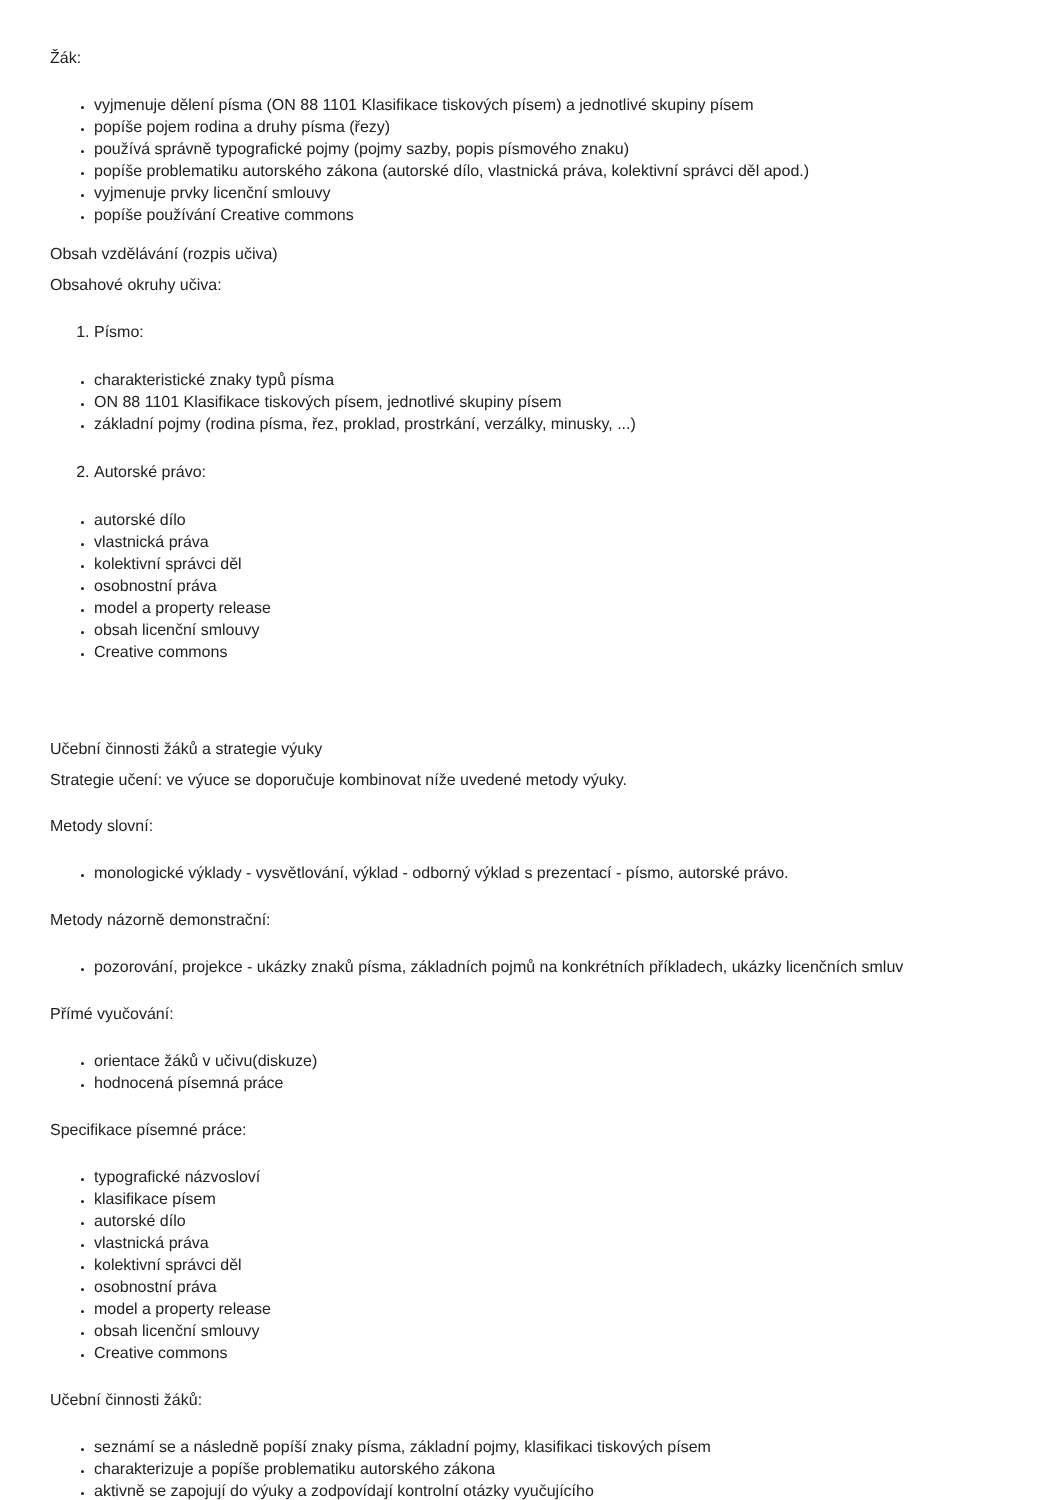Žák:
vyjmenuje dělení písma (ON 88 1101 Klasifikace tiskových písem) a jednotlivé skupiny písem
popíše pojem rodina a druhy písma (řezy)
používá správně typografické pojmy (pojmy sazby, popis písmového znaku)
popíše problematiku autorského zákona (autorské dílo, vlastnická práva, kolektivní správci děl apod.)
vyjmenuje prvky licenční smlouvy
popíše používání Creative commons
Obsah vzdělávání (rozpis učiva)
Obsahové okruhy učiva:
Písmo:
charakteristické znaky typů písma
ON 88 1101 Klasifikace tiskových písem, jednotlivé skupiny písem
základní pojmy (rodina písma, řez, proklad, prostrkání, verzálky, minusky, ...)
Autorské právo:
autorské dílo
vlastnická práva
kolektivní správci děl
osobnostní práva
model a property release
obsah licenční smlouvy
Creative commons
Učební činnosti žáků a strategie výuky
Strategie učení: ve výuce se doporučuje kombinovat níže uvedené metody výuky.
Metody slovní:
monologické výklady - vysvětlování, výklad - odborný výklad s prezentací - písmo, autorské právo.
Metody názorně demonstrační:
pozorování, projekce - ukázky znaků písma, základních pojmů na konkrétních příkladech, ukázky licenčních smluv
Přímé vyučování:
orientace žáků v učivu(diskuze)
hodnocená písemná práce
Specifikace písemné práce:
typografické názvosloví
klasifikace písem
autorské dílo
vlastnická práva
kolektivní správci děl
osobnostní práva
model a property release
obsah licenční smlouvy
Creative commons
Učební činnosti žáků:
seznámí se a následně popíší znaky písma, základní pojmy, klasifikaci tiskových písem
charakterizuje a popíše problematiku autorského zákona
aktivně se zapojují do výuky a zodpovídají kontrolní otázky vyučujícího